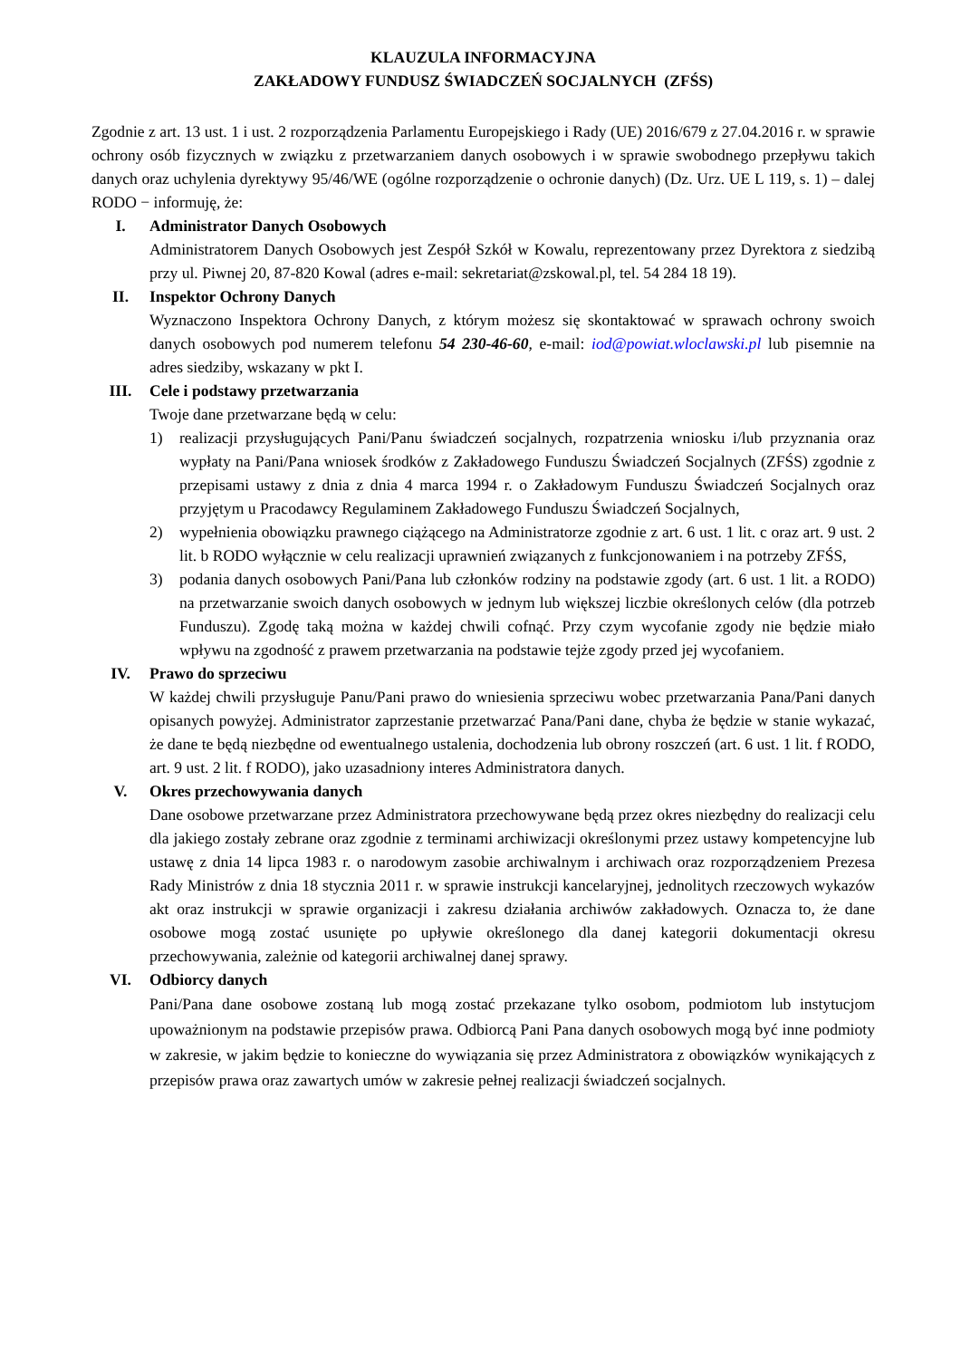KLAUZULA INFORMACYJNA
ZAKŁADOWY FUNDUSZ ŚWIADCZEŃ SOCJALNYCH (ZFŚS)
Zgodnie z art. 13 ust. 1 i ust. 2 rozporządzenia Parlamentu Europejskiego i Rady (UE) 2016/679 z 27.04.2016 r. w sprawie ochrony osób fizycznych w związku z przetwarzaniem danych osobowych i w sprawie swobodnego przepływu takich danych oraz uchylenia dyrektywy 95/46/WE (ogólne rozporządzenie o ochronie danych) (Dz. Urz. UE L 119, s. 1) – dalej RODO − informuję, że:
I. Administrator Danych Osobowych
Administratorem Danych Osobowych jest Zespół Szkół w Kowalu, reprezentowany przez Dyrektora z siedzibą przy ul. Piwnej 20, 87-820 Kowal (adres e-mail: sekretariat@zskowal.pl, tel. 54 284 18 19).
II. Inspektor Ochrony Danych
Wyznaczono Inspektora Ochrony Danych, z którym możesz się skontaktować w sprawach ochrony swoich danych osobowych pod numerem telefonu 54 230-46-60, e-mail: iod@powiat.wloclawski.pl lub pisemnie na adres siedziby, wskazany w pkt I.
III. Cele i podstawy przetwarzania
Twoje dane przetwarzane będą w celu:
1) realizacji przysługujących Pani/Panu świadczeń socjalnych, rozpatrzenia wniosku i/lub przyznania oraz wypłaty na Pani/Pana wniosek środków z Zakładowego Funduszu Świadczeń Socjalnych (ZFŚS) zgodnie z przepisami ustawy z dnia z dnia 4 marca 1994 r. o Zakładowym Funduszu Świadczeń Socjalnych oraz przyjętym u Pracodawcy Regulaminem Zakładowego Funduszu Świadczeń Socjalnych,
2) wypełnienia obowiązku prawnego ciążącego na Administratorze zgodnie z art. 6 ust. 1 lit. c oraz art. 9 ust. 2 lit. b RODO wyłącznie w celu realizacji uprawnień związanych z funkcjonowaniem i na potrzeby ZFŚS,
3) podania danych osobowych Pani/Pana lub członków rodziny na podstawie zgody (art. 6 ust. 1 lit. a RODO) na przetwarzanie swoich danych osobowych w jednym lub większej liczbie określonych celów (dla potrzeb Funduszu). Zgodę taką można w każdej chwili cofnąć. Przy czym wycofanie zgody nie będzie miało wpływu na zgodność z prawem przetwarzania na podstawie tejże zgody przed jej wycofaniem.
IV. Prawo do sprzeciwu
W każdej chwili przysługuje Panu/Pani prawo do wniesienia sprzeciwu wobec przetwarzania Pana/Pani danych opisanych powyżej. Administrator zaprzestanie przetwarzać Pana/Pani dane, chyba że będzie w stanie wykazać, że dane te będą niezbędne od ewentualnego ustalenia, dochodzenia lub obrony roszczeń (art. 6 ust. 1 lit. f RODO, art. 9 ust. 2 lit. f RODO), jako uzasadniony interes Administratora danych.
V. Okres przechowywania danych
Dane osobowe przetwarzane przez Administratora przechowywane będą przez okres niezbędny do realizacji celu dla jakiego zostały zebrane oraz zgodnie z terminami archiwizacji określonymi przez ustawy kompetencyjne lub ustawę z dnia 14 lipca 1983 r. o narodowym zasobie archiwalnym i archiwach oraz rozporządzeniem Prezesa Rady Ministrów z dnia 18 stycznia 2011 r. w sprawie instrukcji kancelaryjnej, jednolitych rzeczowych wykazów akt oraz instrukcji w sprawie organizacji i zakresu działania archiwów zakładowych. Oznacza to, że dane osobowe mogą zostać usunięte po upływie określonego dla danej kategorii dokumentacji okresu przechowywania, zależnie od kategorii archiwalnej danej sprawy.
VI. Odbiorcy danych
Pani/Pana dane osobowe zostaną lub mogą zostać przekazane tylko osobom, podmiotom lub instytucjom upoważnionym na podstawie przepisów prawa. Odbiorcą Pani Pana danych osobowych mogą być inne podmioty w zakresie, w jakim będzie to konieczne do wywiązania się przez Administratora z obowiązków wynikających z przepisów prawa oraz zawartych umów w zakresie pełnej realizacji świadczeń socjalnych.